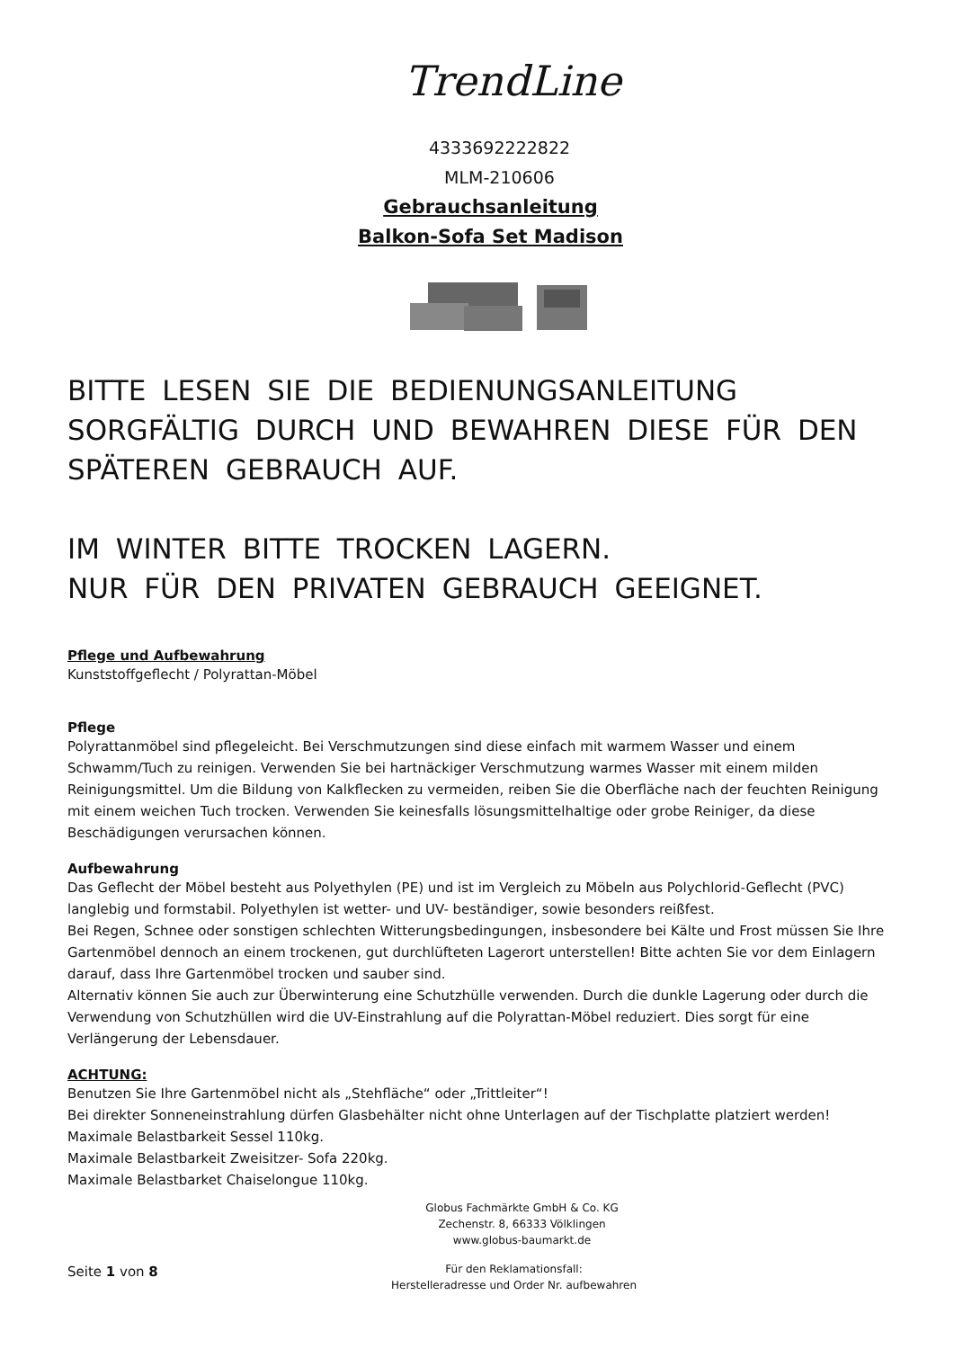TrendLine
4333692222822
MLM-210606
Gebrauchsanleitung
Balkon-Sofa Set Madison
BITTE LESEN SIE DIE BEDIENUNGSANLEITUNG SORGFÄLTIG DURCH UND BEWAHREN DIESE FÜR DEN SPÄTEREN GEBRAUCH AUF.
IM WINTER BITTE TROCKEN LAGERN.
NUR FÜR DEN PRIVATEN GEBRAUCH GEEIGNET.
Pflege und Aufbewahrung
Kunststoffgeflecht / Polyrattan-Möbel
Pflege
Polyrattanmöbel sind pflegeleicht. Bei Verschmutzungen sind diese einfach mit warmem Wasser und einem Schwamm/Tuch zu reinigen. Verwenden Sie bei hartnäckiger Verschmutzung warmes Wasser mit einem milden Reinigungsmittel. Um die Bildung von Kalkflecken zu vermeiden, reiben Sie die Oberfläche nach der feuchten Reinigung mit einem weichen Tuch trocken. Verwenden Sie keinesfalls lösungsmittelhaltige oder grobe Reiniger, da diese Beschädigungen verursachen können.
Aufbewahrung
Das Geflecht der Möbel besteht aus Polyethylen (PE) und ist im Vergleich zu Möbeln aus Polychlorid-Geflecht (PVC) langlebig und formstabil. Polyethylen ist wetter- und UV- beständiger, sowie besonders reißfest.
Bei Regen, Schnee oder sonstigen schlechten Witterungsbedingungen, insbesondere bei Kälte und Frost müssen Sie Ihre Gartenmöbel dennoch an einem trockenen, gut durchlüfteten Lagerort unterstellen! Bitte achten Sie vor dem Einlagern darauf, dass Ihre Gartenmöbel trocken und sauber sind.
Alternativ können Sie auch zur Überwinterung eine Schutzhülle verwenden. Durch die dunkle Lagerung oder durch die Verwendung von Schutzhüllen wird die UV-Einstrahlung auf die Polyrattan-Möbel reduziert. Dies sorgt für eine Verlängerung der Lebensdauer.
ACHTUNG:
Benutzen Sie Ihre Gartenmöbel nicht als „Stehfläche“ oder „Trittleiter“!
Bei direkter Sonneneinstrahlung dürfen Glasbehälter nicht ohne Unterlagen auf der Tischplatte platziert werden!
Maximale Belastbarkeit Sessel 110kg.
Maximale Belastbarkeit Zweisitzer- Sofa 220kg.
Maximale Belastbarket Chaiselongue 110kg.
Globus Fachmärkte GmbH & Co. KG
Zechenstr. 8, 66333 Völklingen
www.globus-baumarkt.de
Seite 1 von 8
Für den Reklamationsfall:
Herstelleradresse und Order Nr. aufbewahren